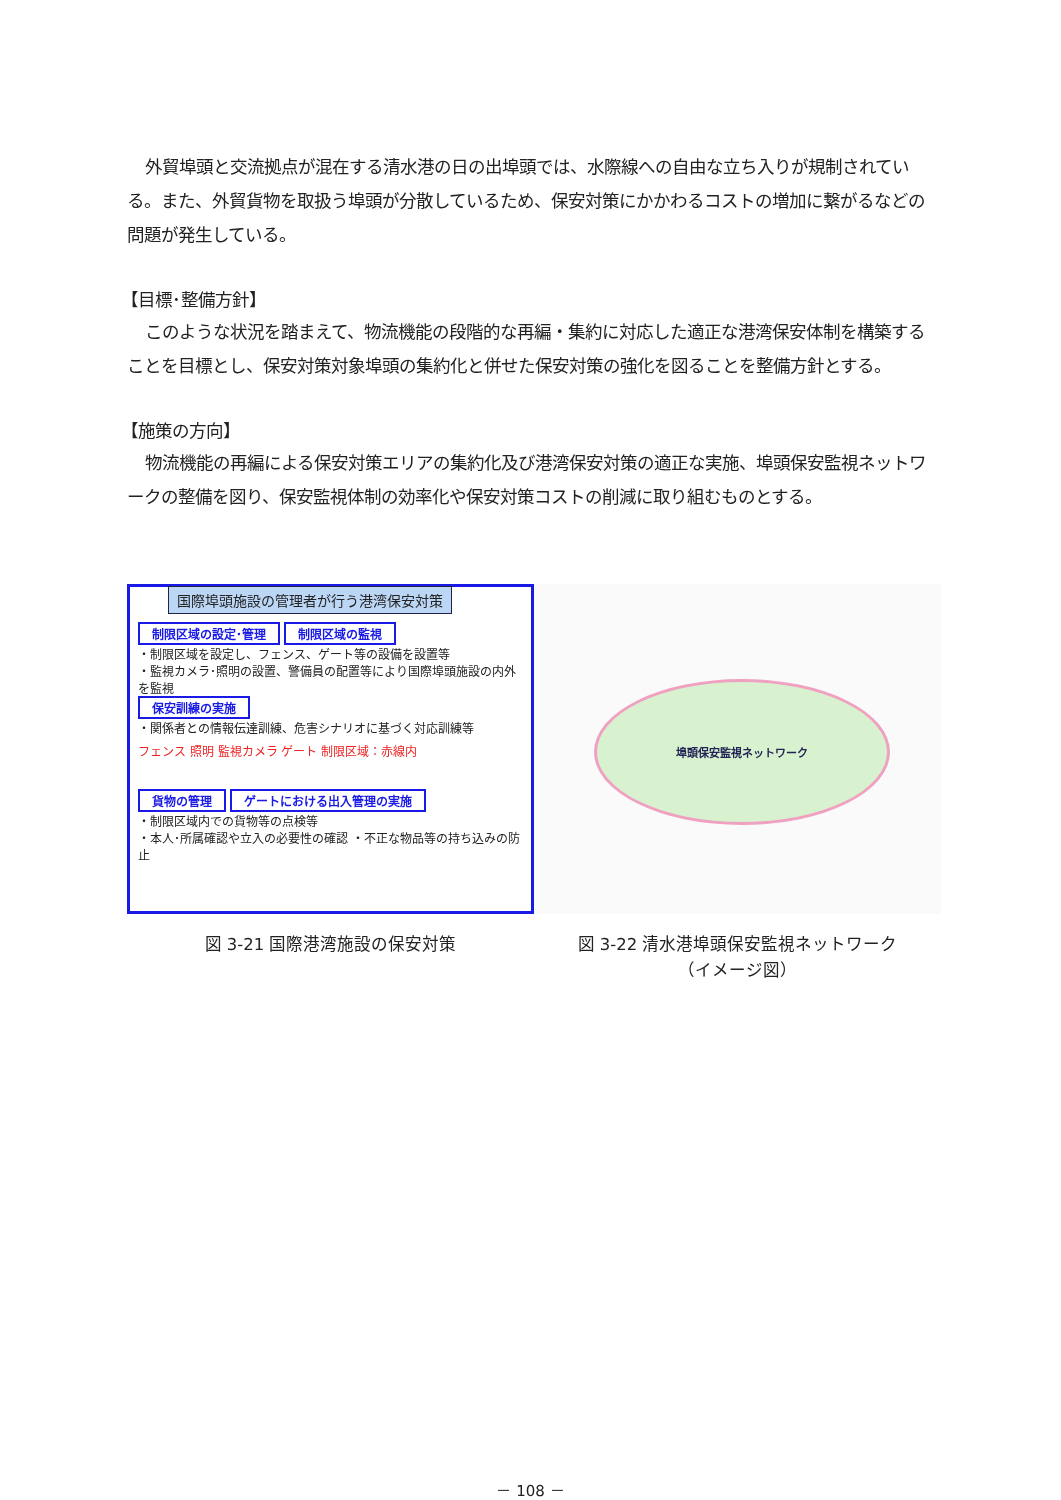外貿埠頭と交流拠点が混在する清水港の日の出埠頭では、水際線への自由な立ち入りが規制されている。また、外貿貨物を取扱う埠頭が分散しているため、保安対策にかかわるコストの増加に繋がるなどの問題が発生している。
【目標･整備方針】
このような状況を踏まえて、物流機能の段階的な再編・集約に対応した適正な港湾保安体制を構築することを目標とし、保安対策対象埠頭の集約化と併せた保安対策の強化を図ることを整備方針とする。
【施策の方向】
物流機能の再編による保安対策エリアの集約化及び港湾保安対策の適正な実施、埠頭保安監視ネットワークの整備を図り、保安監視体制の効率化や保安対策コストの削減に取り組むものとする。
国際埠頭施設の管理者が行う港湾保安対策
制限区域の設定･管理 制限区域の監視
・制限区域を設定し、フェンス、ゲート等の設備を設置等
・監視カメラ･照明の設置、警備員の配置等により国際埠頭施設の内外を監視
保安訓練の実施
・関係者との情報伝達訓練、危害シナリオに基づく対応訓練等
フェンス 照明 監視カメラ ゲート 制限区域：赤線内
貨物の管理 ゲートにおける出入管理の実施
・制限区域内での貨物等の点検等
・本人･所属確認や立入の必要性の確認 ・不正な物品等の持ち込みの防止
図 3-21 国際港湾施設の保安対策
埠頭保安監視ネットワーク
図 3-22 清水港埠頭保安監視ネットワーク
（イメージ図）
－ 108 －